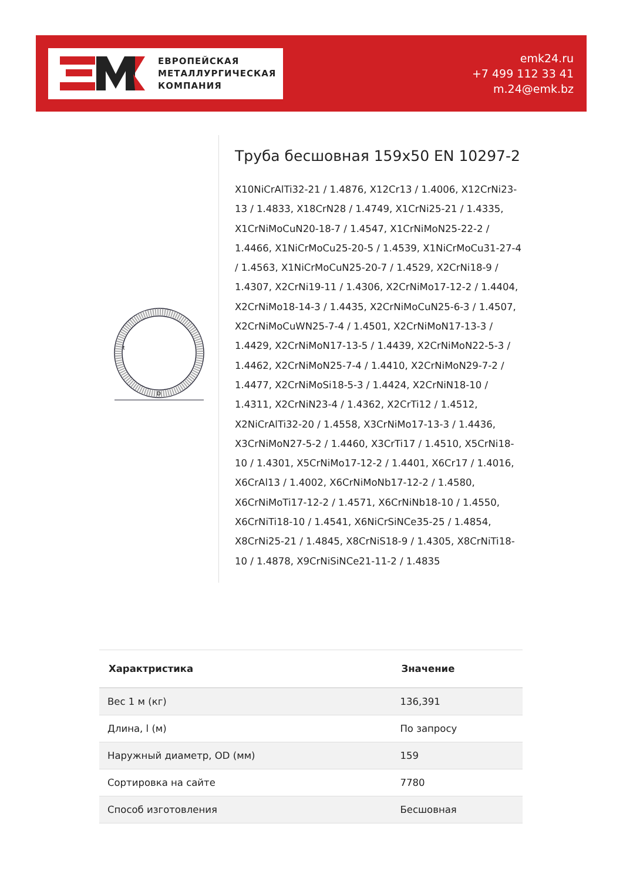ЕВРОПЕЙСКАЯ
МЕТАЛЛУРГИЧЕСКАЯ
КОМПАНИЯ
emk24.ru
+7 499 112 33 41
m.24@emk.bz
D
t
Труба бесшовная 159x50 EN 10297-2
X10NiCrAlTi32-21 / 1.4876, X12Cr13 / 1.4006, X12CrNi23-13 / 1.4833, X18CrN28 / 1.4749, X1CrNi25-21 / 1.4335, X1CrNiMoCuN20-18-7 / 1.4547, X1CrNiMoN25-22-2 / 1.4466, X1NiCrMoCu25-20-5 / 1.4539, X1NiCrMoCu31-27-4 / 1.4563, X1NiCrMoCuN25-20-7 / 1.4529, X2CrNi18-9 / 1.4307, X2CrNi19-11 / 1.4306, X2CrNiMo17-12-2 / 1.4404, X2CrNiMo18-14-3 / 1.4435, X2CrNiMoCuN25-6-3 / 1.4507, X2CrNiMoCuWN25-7-4 / 1.4501, X2CrNiMoN17-13-3 / 1.4429, X2CrNiMoN17-13-5 / 1.4439, X2CrNiMoN22-5-3 / 1.4462, X2CrNiMoN25-7-4 / 1.4410, X2CrNiMoN29-7-2 / 1.4477, X2CrNiMoSi18-5-3 / 1.4424, X2CrNiN18-10 / 1.4311, X2CrNiN23-4 / 1.4362, X2CrTi12 / 1.4512, X2NiCrAlTi32-20 / 1.4558, X3CrNiMo17-13-3 / 1.4436, X3CrNiMoN27-5-2 / 1.4460, X3CrTi17 / 1.4510, X5CrNi18-10 / 1.4301, X5CrNiMo17-12-2 / 1.4401, X6Cr17 / 1.4016, X6CrAl13 / 1.4002, X6CrNiMoNb17-12-2 / 1.4580, X6CrNiMoTi17-12-2 / 1.4571, X6CrNiNb18-10 / 1.4550, X6CrNiTi18-10 / 1.4541, X6NiCrSiNCe35-25 / 1.4854, X8CrNi25-21 / 1.4845, X8CrNiS18-9 / 1.4305, X8CrNiTi18-10 / 1.4878, X9CrNiSiNCe21-11-2 / 1.4835
| Характристика | Значение |
| --- | --- |
| Вес 1 м (кг) | 136,391 |
| Длина, l (м) | По запросу |
| Наружный диаметр, OD (мм) | 159 |
| Сортировка на сайте | 7780 |
| Способ изготовления | Бесшовная |